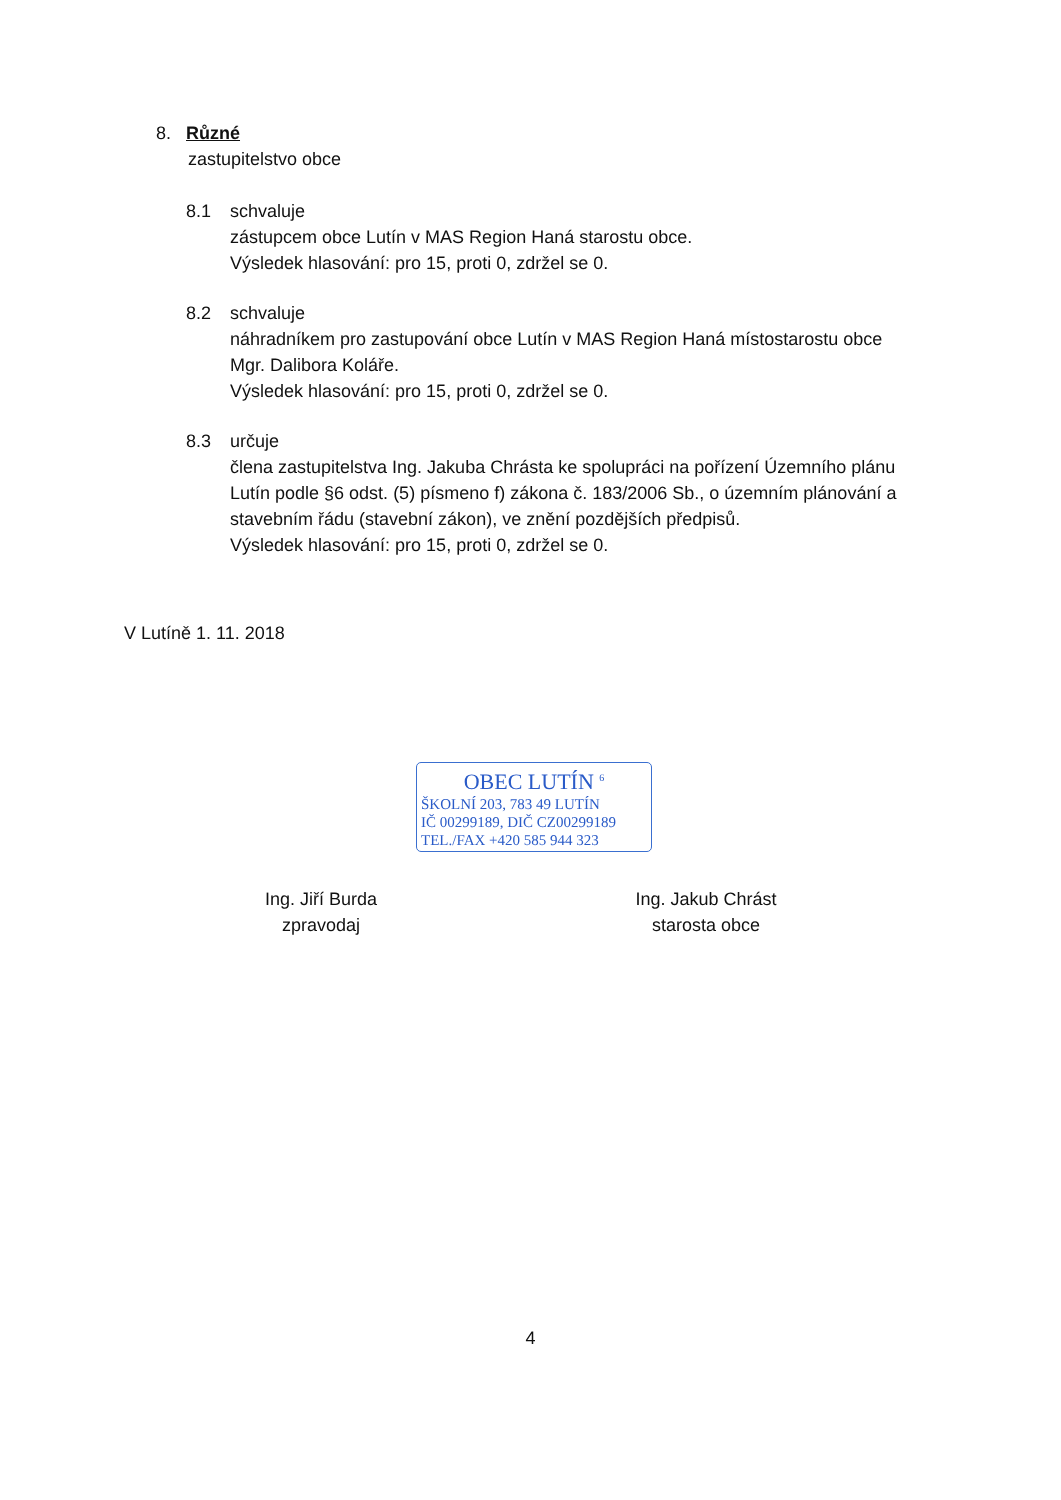OBEC LUTÍN <sup>6</sup>
ŠKOLNÍ 203, 783 49 LUTÍN
IČ 00299189, DIČ CZ00299189
TEL./FAX +420 585 944 323
8. Různé
zastupitelstvo obce
8.1 schvaluje
zástupcem obce Lutín v MAS Region Haná starostu obce.
Výsledek hlasování: pro 15, proti 0, zdržel se 0.
8.2 schvaluje
náhradníkem pro zastupování obce Lutín v MAS Region Haná místostarostu obce Mgr. Dalibora Koláře.
Výsledek hlasování: pro 15, proti 0, zdržel se 0.
8.3 určuje
člena zastupitelstva Ing. Jakuba Chrásta ke spolupráci na pořízení Územního plánu Lutín podle §6 odst. (5) písmeno f) zákona č. 183/2006 Sb., o územním plánování a stavebním řádu (stavební zákon), ve znění pozdějších předpisů.
Výsledek hlasování: pro 15, proti 0, zdržel se 0.
V Lutíně 1. 11. 2018
Ing. Jiří Burda
zpravodaj
Ing. Jakub Chrást
starosta obce
4